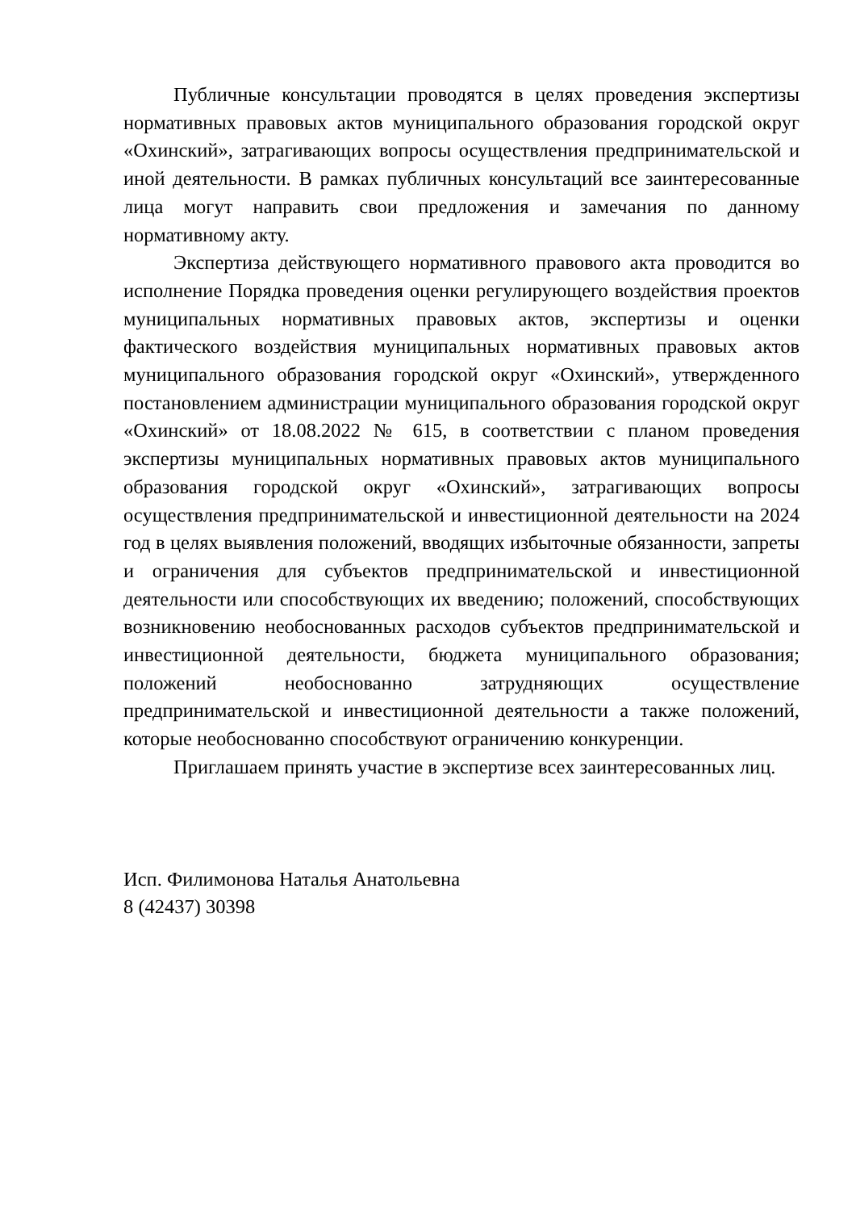Публичные консультации проводятся в целях проведения экспертизы нормативных правовых актов муниципального образования городской округ «Охинский», затрагивающих вопросы осуществления предпринимательской и иной деятельности. В рамках публичных консультаций все заинтересованные лица могут направить свои предложения и замечания по данному нормативному акту.
Экспертиза действующего нормативного правового акта проводится во исполнение Порядка проведения оценки регулирующего воздействия проектов муниципальных нормативных правовых актов, экспертизы и оценки фактического воздействия муниципальных нормативных правовых актов муниципального образования городской округ «Охинский», утвержденного постановлением администрации муниципального образования городской округ «Охинский» от 18.08.2022 № 615, в соответствии с планом проведения экспертизы муниципальных нормативных правовых актов муниципального образования городской округ «Охинский», затрагивающих вопросы осуществления предпринимательской и инвестиционной деятельности на 2024 год в целях выявления положений, вводящих избыточные обязанности, запреты и ограничения для субъектов предпринимательской и инвестиционной деятельности или способствующих их введению; положений, способствующих возникновению необоснованных расходов субъектов предпринимательской и инвестиционной деятельности, бюджета муниципального образования; положений необоснованно затрудняющих осуществление предпринимательской и инвестиционной деятельности а также положений, которые необоснованно способствуют ограничению конкуренции.
Приглашаем принять участие в экспертизе всех заинтересованных лиц.
Исп. Филимонова Наталья Анатольевна
8 (42437) 30398